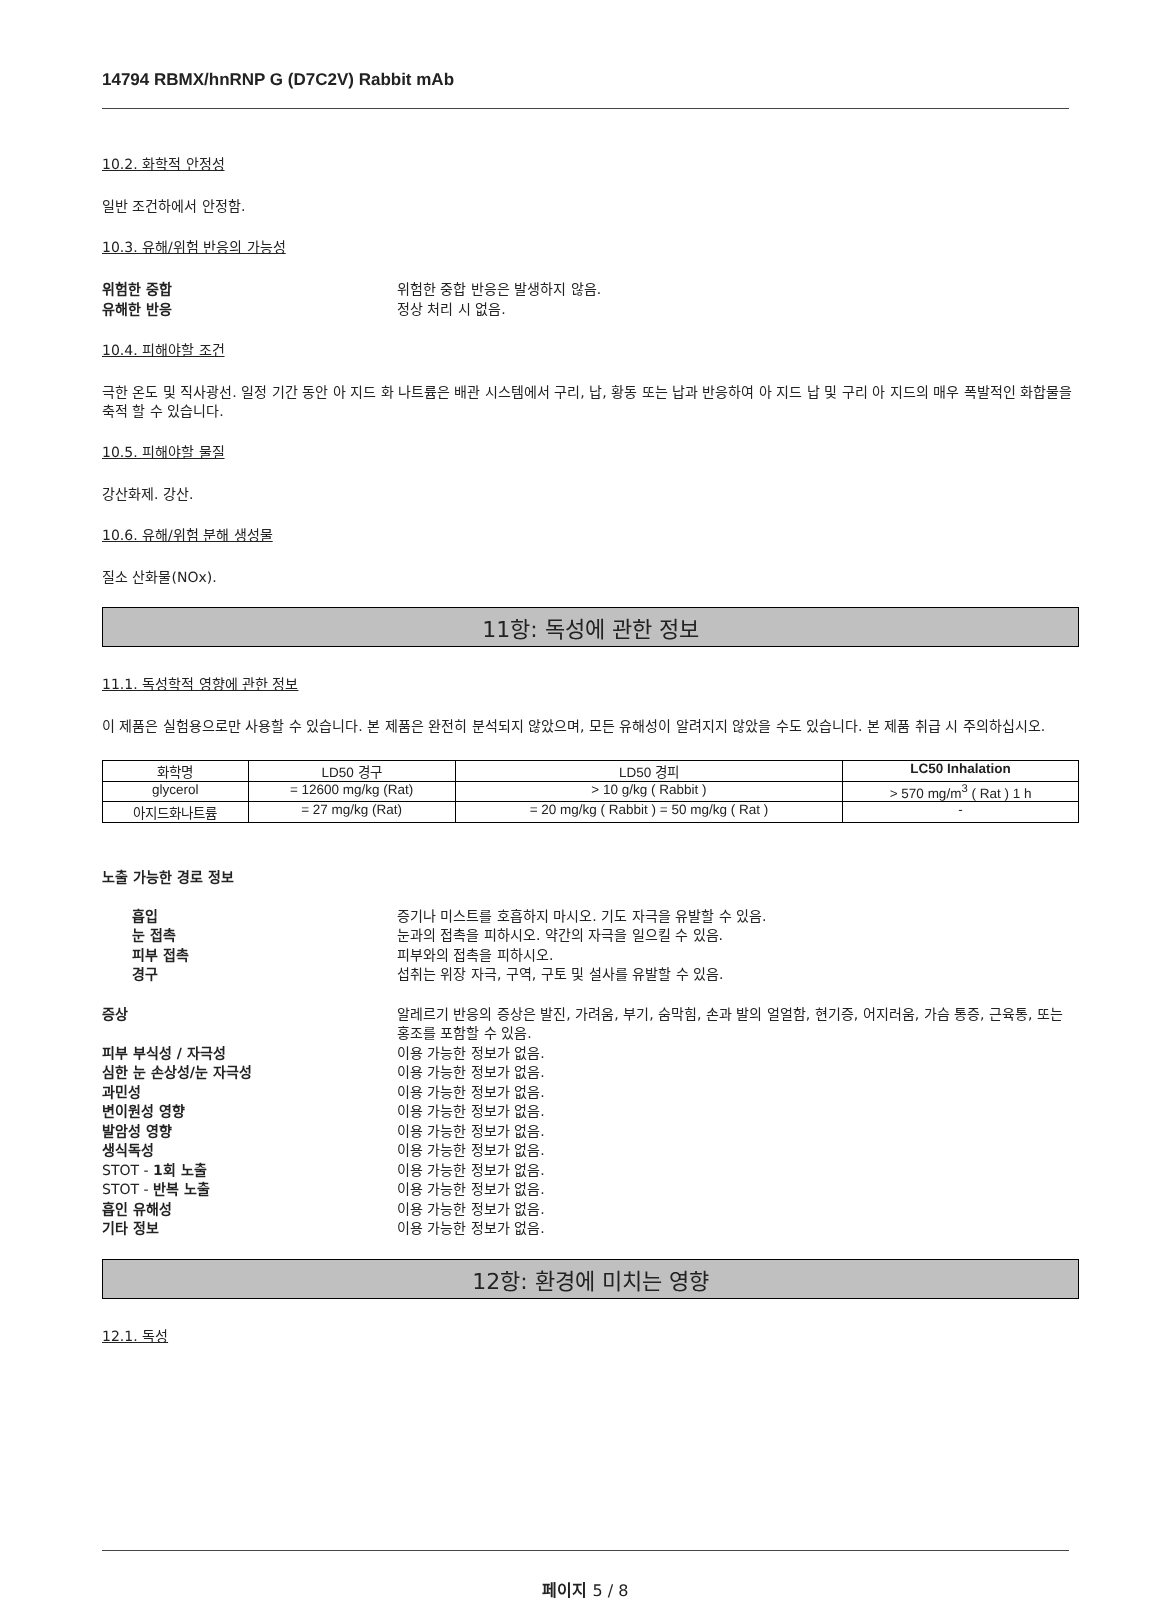14794 RBMX/hnRNP G (D7C2V) Rabbit mAb
10.2. 화학적 안정성
일반 조건하에서 안정함.
10.3. 유해/위험 반응의 가능성
위험한 중합 위험한 중합 반응은 발생하지 않음. 유해한 반응 정상 처리 시 없음.
10.4. 피해야할 조건
극한 온도 및 직사광선. 일정 기간 동안 아 지드 화 나트륨은 배관 시스템에서 구리, 납, 황동 또는 납과 반응하여 아 지드 납 및 구리 아 지드의 매우 폭발적인 화합물을 축적 할 수 있습니다.
10.5. 피해야할 물질
강산화제. 강산.
10.6. 유해/위험 분해 생성물
질소 산화물(NOx).
11항: 독성에 관한 정보
11.1. 독성학적 영향에 관한 정보
이 제품은 실험용으로만 사용할 수 있습니다. 본 제품은 완전히 분석되지 않았으며, 모든 유해성이 알려지지 않았을 수도 있습니다. 본 제품 취급 시 주의하십시오.
| 화학명 | LD50 경구 | LD50 경피 | LC50 Inhalation |
| --- | --- | --- | --- |
| glycerol | = 12600 mg/kg (Rat) | > 10 g/kg ( Rabbit ) | > 570 mg/m<sup>3</sup> ( Rat ) 1 h |
| 아지드화나트륨 | = 27 mg/kg (Rat) | = 20 mg/kg ( Rabbit ) = 50 mg/kg ( Rat ) | - |
노출 가능한 경로 정보
흡입 증기나 미스트를 호흡하지 마시오. 기도 자극을 유발할 수 있음. 눈 접촉 눈과의 접촉을 피하시오. 약간의 자극을 일으킬 수 있음. 피부 접촉 피부와의 접촉을 피하시오. 경구 섭취는 위장 자극, 구역, 구토 및 설사를 유발할 수 있음.
증상 알레르기 반응의 증상은 발진, 가려움, 부기, 숨막힘, 손과 발의 얼얼함, 현기증, 어지러움, 가슴 통증, 근육통, 또는 홍조를 포함할 수 있음. 피부 부식성 / 자극성 이용 가능한 정보가 없음. 심한 눈 손상성/눈 자극성 이용 가능한 정보가 없음. 과민성 이용 가능한 정보가 없음. 변이원성 영향 이용 가능한 정보가 없음. 발암성 영향 이용 가능한 정보가 없음. 생식독성 이용 가능한 정보가 없음. STOT - 1회 노출 이용 가능한 정보가 없음. STOT - 반복 노출 이용 가능한 정보가 없음. 흡인 유해성 이용 가능한 정보가 없음. 기타 정보 이용 가능한 정보가 없음.
12항: 환경에 미치는 영향
12.1. 독성
페이지 5 / 8